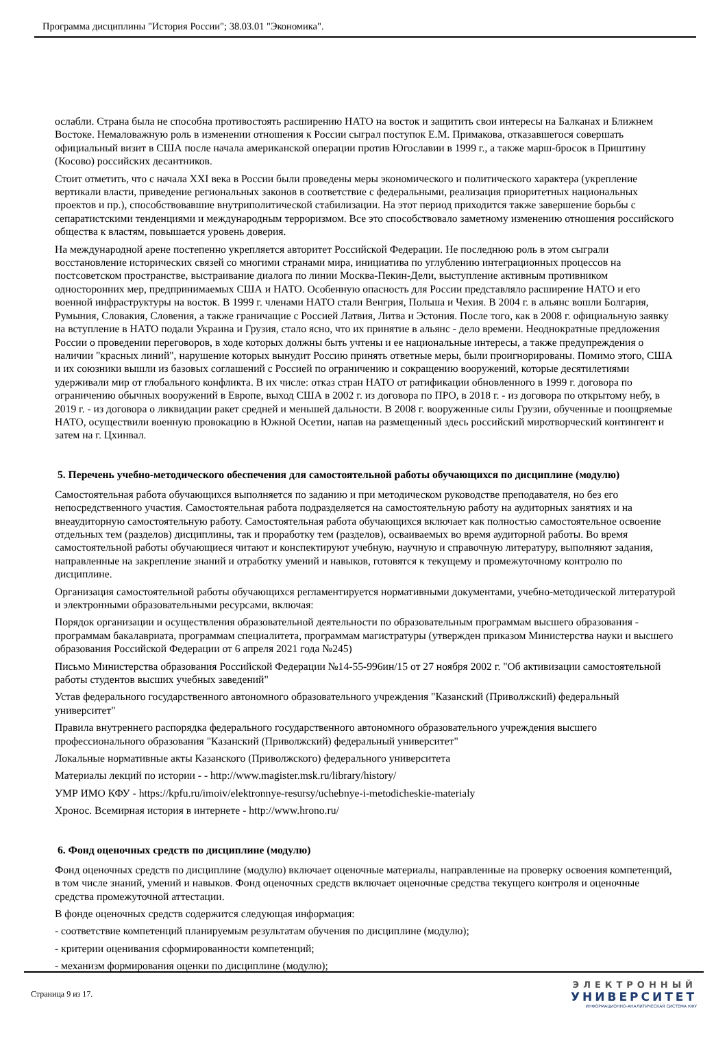Программа дисциплины "История России"; 38.03.01 "Экономика".
ослабли. Страна была не способна противостоять расширению НАТО на восток и защитить свои интересы на Балканах и Ближнем Востоке. Немаловажную роль в изменении отношения к России сыграл поступок Е.М. Примакова, отказавшегося совершать официальный визит в США после начала американской операции против Югославии в 1999 г., а также марш-бросок в Приштину (Косово) российских десантников.
Стоит отметить, что с начала XXI века в России были проведены меры экономического и политического характера (укрепление вертикали власти, приведение региональных законов в соответствие с федеральными, реализация приоритетных национальных проектов и пр.), способствовавшие внутриполитической стабилизации. На этот период приходится также завершение борьбы с сепаратистскими тенденциями и международным терроризмом. Все это способствовало заметному изменению отношения российского общества к властям, повышается уровень доверия.
На международной арене постепенно укрепляется авторитет Российской Федерации. Не последнюю роль в этом сыграли восстановление исторических связей со многими странами мира, инициатива по углублению интеграционных процессов на постсоветском пространстве, выстраивание диалога по линии Москва-Пекин-Дели, выступление активным противником односторонних мер, предпринимаемых США и НАТО. Особенную опасность для России представляло расширение НАТО и его военной инфраструктуры на восток. В 1999 г. членами НАТО стали Венгрия, Польша и Чехия. В 2004 г. в альянс вошли Болгария, Румыния, Словакия, Словения, а также граничащие с Россией Латвия, Литва и Эстония. После того, как в 2008 г. официальную заявку на вступление в НАТО подали Украина и Грузия, стало ясно, что их принятие в альянс - дело времени. Неоднократные предложения России о проведении переговоров, в ходе которых должны быть учтены и ее национальные интересы, а также предупреждения о наличии "красных линий", нарушение которых вынудит Россию принять ответные меры, были проигнорированы. Помимо этого, США и их союзники вышли из базовых соглашений с Россией по ограничению и сокращению вооружений, которые десятилетиями удерживали мир от глобального конфликта. В их числе: отказ стран НАТО от ратификации обновленного в 1999 г. договора по ограничению обычных вооружений в Европе, выход США в 2002 г. из договора по ПРО, в 2018 г. - из договора по открытому небу, в 2019 г. - из договора о ликвидации ракет средней и меньшей дальности. В 2008 г. вооруженные силы Грузии, обученные и поощряемые НАТО, осуществили военную провокацию в Южной Осетии, напав на размещенный здесь российский миротворческий контингент и затем на г. Цхинвал.
5. Перечень учебно-методического обеспечения для самостоятельной работы обучающихся по дисциплине (модулю)
Самостоятельная работа обучающихся выполняется по заданию и при методическом руководстве преподавателя, но без его непосредственного участия. Самостоятельная работа подразделяется на самостоятельную работу на аудиторных занятиях и на внеаудиторную самостоятельную работу. Самостоятельная работа обучающихся включает как полностью самостоятельное освоение отдельных тем (разделов) дисциплины, так и проработку тем (разделов), осваиваемых во время аудиторной работы. Во время самостоятельной работы обучающиеся читают и конспектируют учебную, научную и справочную литературу, выполняют задания, направленные на закрепление знаний и отработку умений и навыков, готовятся к текущему и промежуточному контролю по дисциплине.
Организация самостоятельной работы обучающихся регламентируется нормативными документами, учебно-методической литературой и электронными образовательными ресурсами, включая:
Порядок организации и осуществления образовательной деятельности по образовательным программам высшего образования - программам бакалавриата, программам специалитета, программам магистратуры (утвержден приказом Министерства науки и высшего образования Российской Федерации от 6 апреля 2021 года №245)
Письмо Министерства образования Российской Федерации №14-55-996ин/15 от 27 ноября 2002 г. "Об активизации самостоятельной работы студентов высших учебных заведений"
Устав федерального государственного автономного образовательного учреждения "Казанский (Приволжский) федеральный университет"
Правила внутреннего распорядка федерального государственного автономного образовательного учреждения высшего профессионального образования "Казанский (Приволжский) федеральный университет"
Локальные нормативные акты Казанского (Приволжского) федерального университета
Материалы лекций по истории - - http://www.magister.msk.ru/library/history/
УМР ИМО КФУ - https://kpfu.ru/imoiv/elektronnye-resursy/uchebnye-i-metodicheskie-materialy
Хронос. Всемирная история в интернете - http://www.hrono.ru/
6. Фонд оценочных средств по дисциплине (модулю)
Фонд оценочных средств по дисциплине (модулю) включает оценочные материалы, направленные на проверку освоения компетенций, в том числе знаний, умений и навыков. Фонд оценочных средств включает оценочные средства текущего контроля и оценочные средства промежуточной аттестации.
В фонде оценочных средств содержится следующая информация:
- соответствие компетенций планируемым результатам обучения по дисциплине (модулю);
- критерии оценивания сформированности компетенций;
- механизм формирования оценки по дисциплине (модулю);
Страница 9 из 17.
ЭЛЕКТРОННЫЙ
УНИВЕРСИТЕТ
ИНФОРМАЦИОННО-АНАЛИТИЧЕСКАЯ СИСТЕМА КФУ